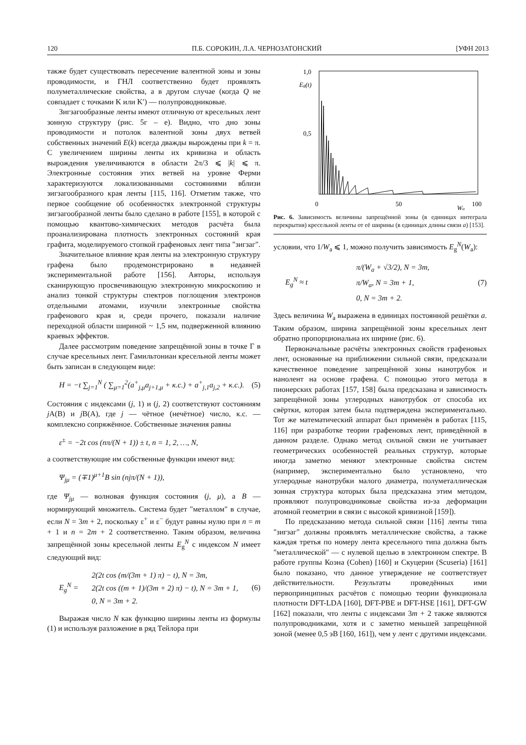120 П.Б. СОРОКИН, Л.А. ЧЕРНОЗАТОНСКИЙ [УФН 2013
также будет существовать пересечение валентной зоны и зоны проводимости, и ГНЛ соответственно будет проявлять полуметаллические свойства, а в другом случае (когда Q не совпадает с точками K или K′) — полупроводниковые.
Зигзагообразные ленты имеют отличную от кресельных лент зонную структуру (рис. 5г – е). Видно, что дно зоны проводимости и потолок валентной зоны двух ветвей собственных значений E(k) всегда дважды вырождены при k = π. С увеличением ширины ленты их кривизна и область вырождения увеличиваются в области 2π/3 ⩽ |k| ⩽ π. Электронные состояния этих ветвей на уровне Ферми характеризуются локализованными состояниями вблизи зигзагообразного края ленты [115, 116]. Отметим также, что первое сообщение об особенностях электронной структуры зигзагообразной ленты было сделано в работе [155], в которой с помощью квантово-химических методов расчёта была проанализирована плотность электронных состояний края графита, моделируемого стопкой графеновых лент типа "зигзаг".
Значительное влияние края ленты на электронную структуру графена было продемонстрировано в недавней экспериментальной работе [156]. Авторы, используя сканирующую просвечивающую электронную микроскопию и анализ тонкой структуры спектров поглощения электронов отдельными атомами, изучили электронные свойства графенового края и, среди прочего, показали наличие переходной области шириной ~ 1,5 нм, подверженной влиянию краевых эффектов.
Далее рассмотрим поведение запрещённой зоны в точке Γ в случае кресельных лент. Гамильтониан кресельной ленты может быть записан в следующем виде:
H = −t ∑<sub>j=1</sub><sup>N</sup> ( ∑<sub>μ=1</sub><sup>2</sup>(a<sup>+</sup><sub>j,μ</sub>a<sub>j+1,μ</sub> + к.с.) + a<sup>+</sup><sub>j,1</sub>a<sub>j,2</sub> + к.с.). (5)
Состояния с индексами (j, 1) и (j, 2) соответствуют состояниям j A(B) и j B(A), где j — чётное (нечётное) число, к.с. — комплексно сопряжённое. Собственные значения равны
ε<sup>±</sup> = −2t cos (nπ/(N + 1)) ± t, n = 1, 2, …, N,
а соответствующие им собственные функции имеют вид:
Ψ<sub>jμ</sub> = (∓1)<sup>μ+1</sup>B sin (njπ/(N + 1)),
где Ψ<sub>jμ</sub> — волновая функция состояния (j, μ), а B — нормирующий множитель. Система будет "металлом" в случае, если N = 3m + 2, поскольку ε<sup>+</sup> и ε<sup>−</sup> будут равны нулю при n = m + 1 и n = 2m + 2 соответственно. Таким образом, величина запрещённой зоны кресельной ленты E<sub>g</sub><sup>N</sup> с индексом N имеет следующий вид:
E<sub>g</sub><sup>N</sup> = 2(2t cos (m/(3m + 1) π) − t), N = 3m,
2(2t cos ((m + 1)/(3m + 2) π) − t), N = 3m + 1,
0, N = 3m + 2. (6)
Выражая число N как функцию ширины ленты из формулы (1) и используя разложение в ряд Тейлора при
1,0
Eg(t)
0,5
0
50
100
Wa
Рис. 6. Зависимость величины запрещённой зоны (в единицах интеграла перекрытия) кресельной ленты от её ширины (в единицах длины связи a) [153].
условии, что 1/W<sub>a</sub> ⩽ 1, можно получить зависимость E<sub>g</sub><sup>N</sup>(W<sub>a</sub>):
E<sub>g</sub><sup>N</sup> ≈ t π/(W<sub>a</sub> + √3/2), N = 3m,
π/W<sub>a</sub>, N = 3m + 1,
0, N = 3m + 2. (7)
Здесь величина W<sub>a</sub> выражена в единицах постоянной решётки a. Таким образом, ширина запрещённой зоны кресельных лент обратно пропорциональна их ширине (рис. 6).
Первоначальные расчёты электронных свойств графеновых лент, основанные на приближении сильной связи, предсказали качественное поведение запрещённой зоны нанотрубок и нанолент на основе графена. С помощью этого метода в пионерских работах [157, 158] была предсказана и зависимость запрещённой зоны углеродных нанотрубок от способа их свёртки, которая затем была подтверждена экспериментально. Тот же математический аппарат был применён в работах [115, 116] при разработке теории графеновых лент, приведённой в данном разделе. Однако метод сильной связи не учитывает геометрических особенностей реальных структур, которые иногда заметно меняют электронные свойства систем (например, экспериментально было установлено, что углеродные нанотрубки малого диаметра, полуметаллическая зонная структура которых была предсказана этим методом, проявляют полупроводниковые свойства из-за деформации атомной геометрии в связи с высокой кривизной [159]).
По предсказанию метода сильной связи [116] ленты типа "зигзаг" должны проявлять металлические свойства, а также каждая третья по номеру лента кресельного типа должна быть "металлической" — с нулевой щелью в электронном спектре. В работе группы Коэна (Cohen) [160] и Скуцерии (Scuseria) [161] было показано, что данное утверждение не соответствует действительности. Результаты проведённых ими первопринципных расчётов с помощью теории функционала плотности DFT-LDA [160], DFT-PBE и DFT-HSE [161], DFT-GW [162] показали, что ленты с индексами 3m + 2 также являются полупроводниками, хотя и с заметно меньшей запрещённой зоной (менее 0,5 эВ [160, 161]), чем у лент с другими индексами.